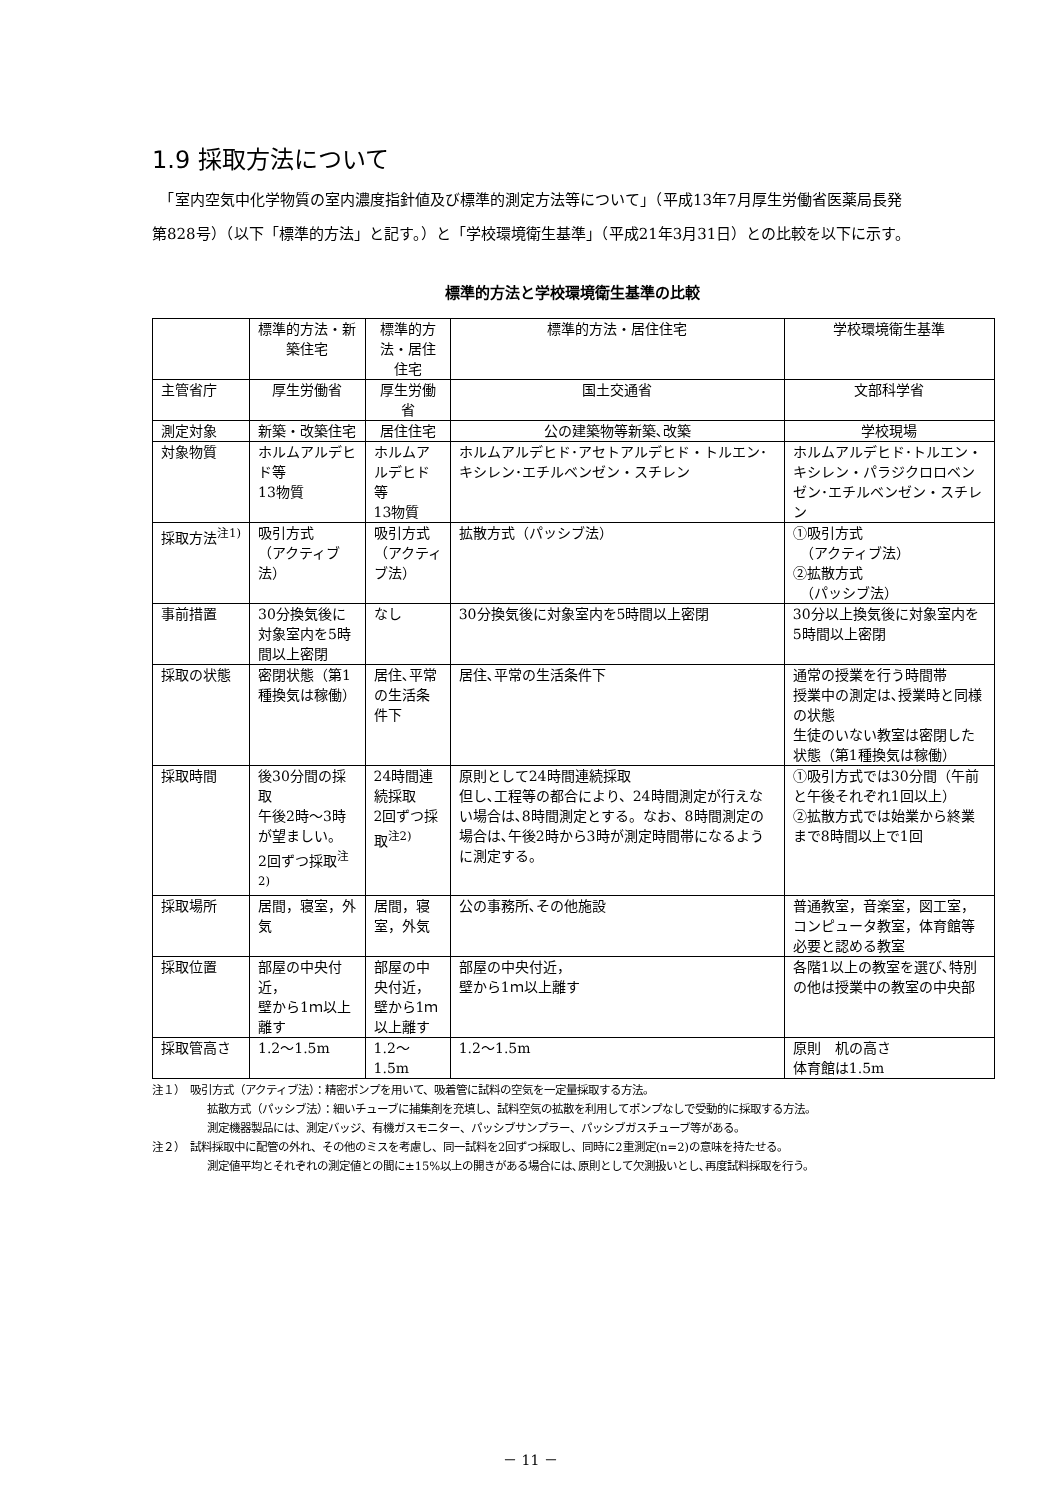1.9 採取方法について
　「室内空気中化学物質の室内濃度指針値及び標準的測定方法等について」（平成13年7月厚生労働省医薬局長発第828号）（以下「標準的方法」と記す。）と「学校環境衛生基準」（平成21年3月31日）との比較を以下に示す。
標準的方法と学校環境衛生基準の比較
| | 標準的方法・新築住宅 | 標準的方法・居住住宅 | 標準的方法・居住住宅 | 学校環境衛生基準 |
| --- | --- | --- | --- | --- |
| 主管省庁 | 厚生労働省 | 厚生労働省 | 国土交通省 | 文部科学省 |
| 測定対象 | 新築・改築住宅 | 居住住宅 | 公の建築物等新築､改築 | 学校現場 |
| 対象物質 | ホルムアルデヒド等 13物質 | ホルムアルデヒド等 13物質 | ホルムアルデヒド･アセトアルデヒド・トルエン･キシレン･エチルベンゼン・スチレン | ホルムアルデヒド･トルエン・キシレン・パラジクロロベンゼン･エチルベンゼン・スチレン |
| 採取方法<sup>注1)</sup> | 吸引方式 （アクティブ法） | 吸引方式 （アクティブ法） | 拡散方式（パッシブ法） | ①吸引方式 （アクティブ法） ②拡散方式 （パッシブ法） |
| 事前措置 | 30分換気後に対象室内を5時間以上密閉 | なし | 30分換気後に対象室内を5時間以上密閉 | 30分以上換気後に対象室内を5時間以上密閉 |
| 採取の状態 | 密閉状態（第1種換気は稼働） | 居住､平常の生活条件下 | 居住､平常の生活条件下 | 通常の授業を行う時間帯 授業中の測定は､授業時と同様の状態 生徒のいない教室は密閉した状態（第1種換気は稼働） |
| 採取時間 | 後30分間の採取 午後2時～3時が望ましい。 2回ずつ採取<sup>注2)</sup> | 24時間連続採取 2回ずつ採取<sup>注2)</sup> | 原則として24時間連続採取 但し､工程等の都合により、24時間測定が行えない場合は､8時間測定とする。なお、8時間測定の場合は､午後2時から3時が測定時間帯になるように測定する。 | ①吸引方式では30分間（午前と午後それぞれ1回以上） ②拡散方式では始業から終業まで8時間以上で1回 |
| 採取場所 | 居間，寝室，外気 | 居間，寝室，外気 | 公の事務所､その他施設 | 普通教室，音楽室，図工室，コンピュータ教室，体育館等必要と認める教室 |
| 採取位置 | 部屋の中央付近， 壁から1ｍ以上離す | 部屋の中央付近， 壁から1ｍ以上離す | 部屋の中央付近， 壁から1ｍ以上離す | 各階1以上の教室を選び､特別の他は授業中の教室の中央部 |
| 採取管高さ | 1.2～1.5m | 1.2～1.5m | 1.2～1.5m | 原則 机の高さ 体育館は1.5m |
注１）　吸引方式（アクティブ法）：精密ポンプを用いて、吸着管に試料の空気を一定量採取する方法。
拡散方式（パッシブ法）：細いチューブに捕集剤を充填し、試料空気の拡散を利用してポンプなしで受動的に採取する方法。
測定機器製品には、測定バッジ、有機ガスモニター、パッシブサンプラー、パッシブガスチューブ等がある。
注２）　試料採取中に配管の外れ、その他のミスを考慮し、同一試料を2回ずつ採取し、同時に2重測定(n=2)の意味を持たせる。
測定値平均とそれぞれの測定値との間に±15%以上の開きがある場合には､原則として欠測扱いとし､再度試料採取を行う。
－ 11 －